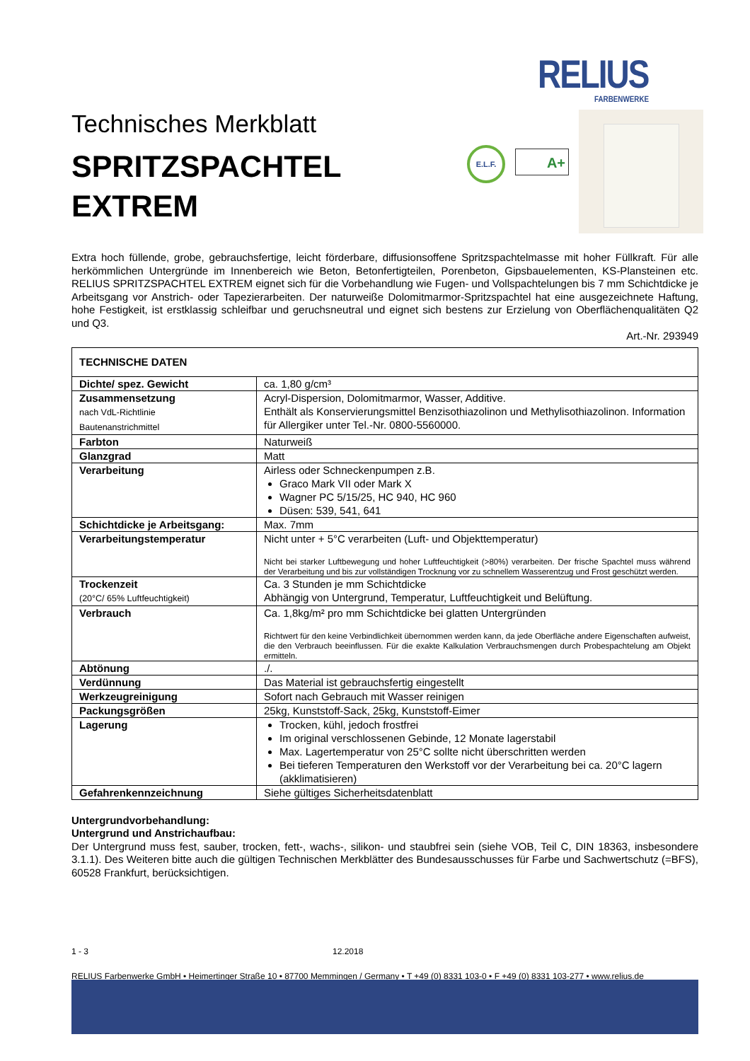RELIUS
FARBENWERKE
E.L.F. A+
Technisches Merkblatt
SPRITZSPACHTEL
EXTREM
Extra hoch füllende, grobe, gebrauchsfertige, leicht förderbare, diffusionsoffene Spritzspachtelmasse mit hoher Füllkraft. Für alle herkömmlichen Untergründe im Innenbereich wie Beton, Betonfertigteilen, Porenbeton, Gipsbauelementen, KS-Plansteinen etc. RELIUS SPRITZSPACHTEL EXTREM eignet sich für die Vorbehandlung wie Fugen- und Vollspachtelungen bis 7 mm Schichtdicke je Arbeitsgang vor Anstrich- oder Tapezierarbeiten. Der naturweiße Dolomitmarmor-Spritzspachtel hat eine ausgezeichnete Haftung, hohe Festigkeit, ist erstklassig schleifbar und geruchsneutral und eignet sich bestens zur Erzielung von Oberflächenqualitäten Q2 und Q3.
Art.-Nr. 293949
| TECHNISCHE DATEN | |
| Dichte/ spez. Gewicht | ca. 1,80 g/cm³ |
| Zusammensetzung nach VdL-Richtlinie Bautenanstrichmittel | Acryl-Dispersion, Dolomitmarmor, Wasser, Additive. Enthält als Konservierungsmittel Benzisothiazolinon und Methylisothiazolinon. Information für Allergiker unter Tel.-Nr. 0800-5560000. |
| Farbton | Naturweiß |
| Glanzgrad | Matt |
| Verarbeitung | Airless oder Schneckenpumpen z.B. Graco Mark VII oder Mark X Wagner PC 5/15/25, HC 940, HC 960 Düsen: 539, 541, 641 |
| Schichtdicke je Arbeitsgang: | Max. 7mm |
| Verarbeitungstemperatur | Nicht unter + 5°C verarbeiten (Luft- und Objekttemperatur) Nicht bei starker Luftbewegung und hoher Luftfeuchtigkeit (>80%) verarbeiten. Der frische Spachtel muss während der Verarbeitung und bis zur vollständigen Trocknung vor zu schnellem Wasserentzug und Frost geschützt werden. |
| Trockenzeit (20°C/ 65% Luftfeuchtigkeit) | Ca. 3 Stunden je mm Schichtdicke Abhängig von Untergrund, Temperatur, Luftfeuchtigkeit und Belüftung. |
| Verbrauch | Ca. 1,8kg/m² pro mm Schichtdicke bei glatten Untergründen Richtwert für den keine Verbindlichkeit übernommen werden kann, da jede Oberfläche andere Eigenschaften aufweist, die den Verbrauch beeinflussen. Für die exakte Kalkulation Verbrauchsmengen durch Probespachtelung am Objekt ermitteln. |
| Abtönung | ./. |
| Verdünnung | Das Material ist gebrauchsfertig eingestellt |
| Werkzeugreinigung | Sofort nach Gebrauch mit Wasser reinigen |
| Packungsgrößen | 25kg, Kunststoff-Sack, 25kg, Kunststoff-Eimer |
| Lagerung | Trocken, kühl, jedoch frostfrei Im original verschlossenen Gebinde, 12 Monate lagerstabil Max. Lagertemperatur von 25°C sollte nicht überschritten werden Bei tieferen Temperaturen den Werkstoff vor der Verarbeitung bei ca. 20°C lagern (akklimatisieren) |
| Gefahrenkennzeichnung | Siehe gültiges Sicherheitsdatenblatt |
Untergrundvorbehandlung:
Untergrund und Anstrichaufbau:
Der Untergrund muss fest, sauber, trocken, fett-, wachs-, silikon- und staubfrei sein (siehe VOB, Teil C, DIN 18363, insbesondere 3.1.1). Des Weiteren bitte auch die gültigen Technischen Merkblätter des Bundesausschusses für Farbe und Sachwertschutz (=BFS), 60528 Frankfurt, berücksichtigen.
1 - 3 12.2018
RELIUS Farbenwerke GmbH • Heimertinger Straße 10 • 87700 Memmingen / Germany • T +49 (0) 8331 103-0 • F +49 (0) 8331 103-277 • www.relius.de